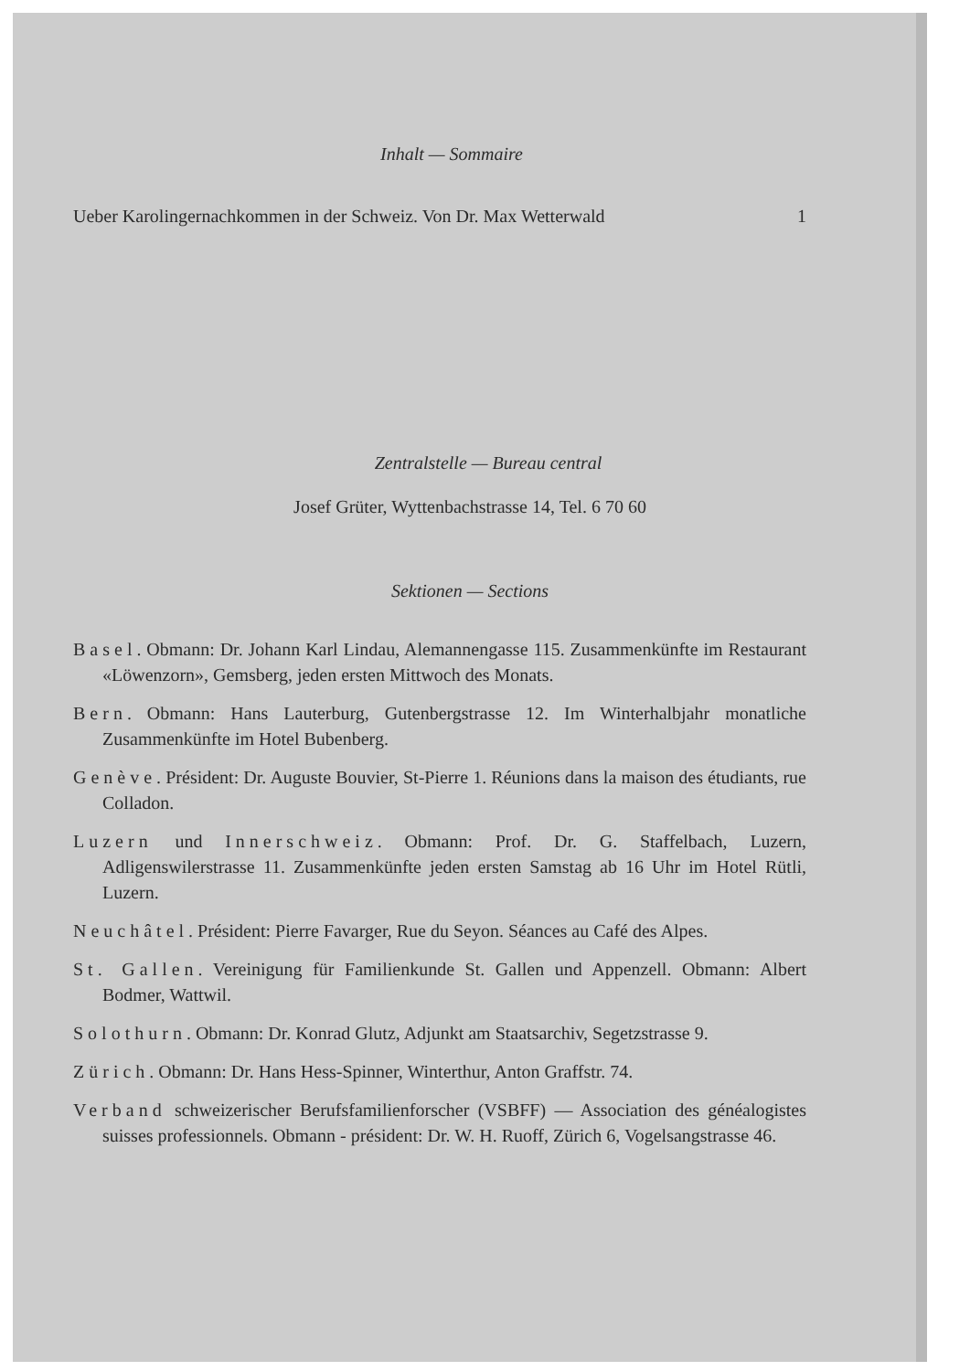Inhalt — Sommaire
Ueber Karolingernachkommen in der Schweiz. Von Dr. Max Wetterwald 1
Zentralstelle — Bureau central
Josef Grüter, Wyttenbachstrasse 14, Tel. 6 70 60
Sektionen — Sections
Basel. Obmann: Dr. Johann Karl Lindau, Alemannengasse 115. Zusammenkünfte im Restaurant «Löwenzorn», Gemsberg, jeden ersten Mittwoch des Monats.
Bern. Obmann: Hans Lauterburg, Gutenbergstrasse 12. Im Winterhalbjahr monatliche Zusammenkünfte im Hotel Bubenberg.
Genève. Président: Dr. Auguste Bouvier, St-Pierre 1. Réunions dans la maison des étudiants, rue Colladon.
Luzern und Innerschweiz. Obmann: Prof. Dr. G. Staffelbach, Luzern, Adligenswilerstrasse 11. Zusammenkünfte jeden ersten Samstag ab 16 Uhr im Hotel Rütli, Luzern.
Neuchâtel. Président: Pierre Favarger, Rue du Seyon. Séances au Café des Alpes.
St. Gallen. Vereinigung für Familienkunde St. Gallen und Appenzell. Obmann: Albert Bodmer, Wattwil.
Solothurn. Obmann: Dr. Konrad Glutz, Adjunkt am Staatsarchiv, Segetzstrasse 9.
Zürich. Obmann: Dr. Hans Hess-Spinner, Winterthur, Anton Graffstr. 74.
Verband schweizerischer Berufsfamilienforscher (VSBFF) — Association des généalogistes suisses professionnels. Obmann - président: Dr. W. H. Ruoff, Zürich 6, Vogelsangstrasse 46.